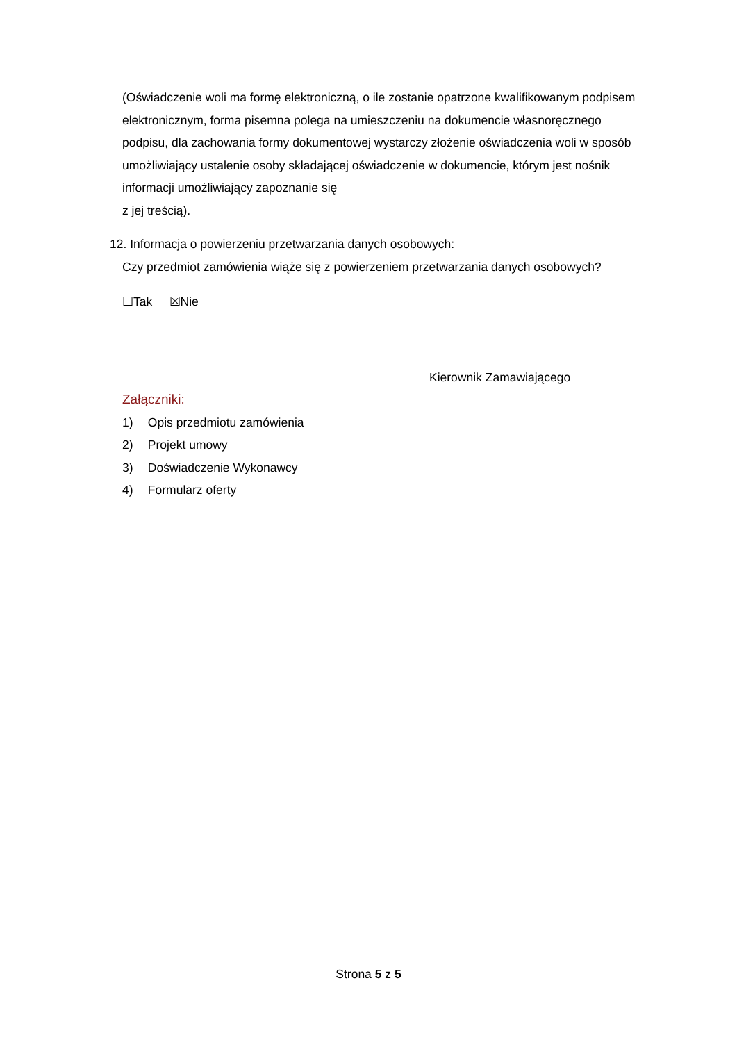(Oświadczenie woli ma formę elektroniczną, o ile zostanie opatrzone kwalifikowanym podpisem elektronicznym, forma pisemna polega na umieszczeniu na dokumencie własnoręcznego podpisu, dla zachowania formy dokumentowej wystarczy złożenie oświadczenia woli w sposób umożliwiający ustalenie osoby składającej oświadczenie w dokumencie, którym jest nośnik informacji umożliwiający zapoznanie się
z jej treścią).
12. Informacja o powierzeniu przetwarzania danych osobowych:
Czy przedmiot zamówienia wiąże się z powierzeniem przetwarzania danych osobowych?
☐Tak ☒Nie
Kierownik Zamawiającego
Załączniki:
1) Opis przedmiotu zamówienia
2) Projekt umowy
3) Doświadczenie Wykonawcy
4) Formularz oferty
Strona 5 z 5